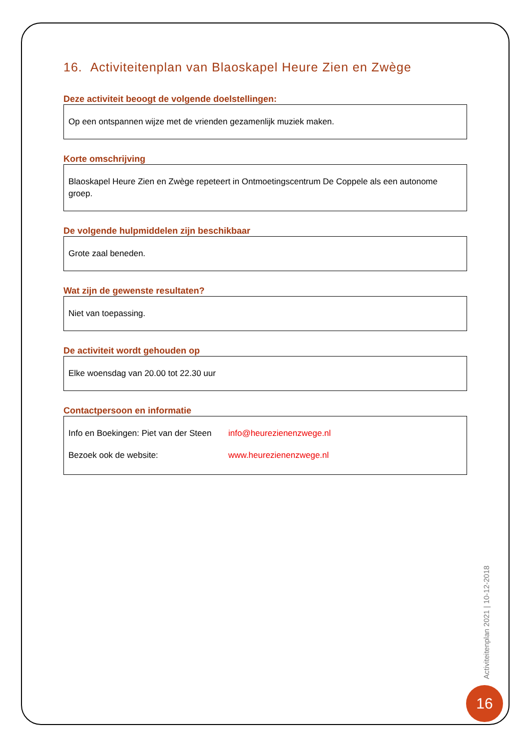16. Activiteitenplan van Blaoskapel Heure Zien en Zwège
Deze activiteit beoogt de volgende doelstellingen:
Op een ontspannen wijze met de vrienden gezamenlijk muziek maken.
Korte omschrijving
Blaoskapel Heure Zien en Zwège repeteert in Ontmoetingscentrum De Coppele als een autonome groep.
De volgende hulpmiddelen zijn beschikbaar
Grote zaal beneden.
Wat zijn de gewenste resultaten?
Niet van toepassing.
De activiteit wordt gehouden op
Elke woensdag van 20.00 tot 22.30 uur
Contactpersoon en informatie
Info en Boekingen: Piet van der Steen info@heurezienenzwege.nl
Bezoek ook de website: www.heurezienenzwege.nl
Activiteitenplan 2021 | 10-12-2018
16